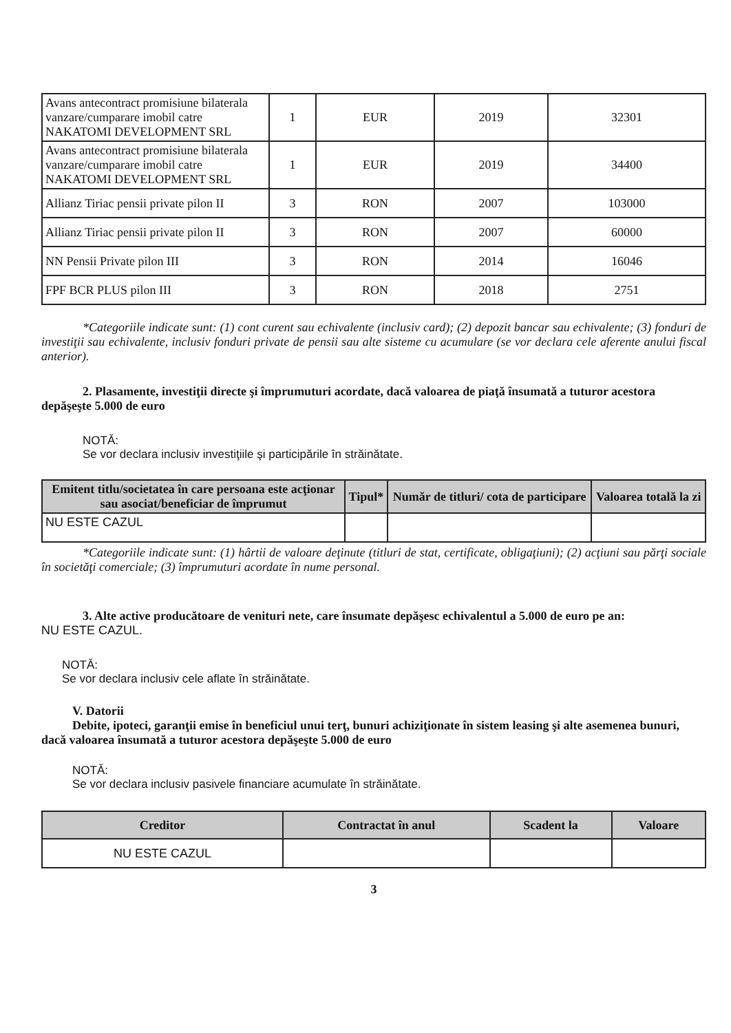| Avans antecontract promisiune bilaterala vanzare/cumparare imobil catre NAKATOMI DEVELOPMENT SRL | 1 | EUR | 2019 | 32301 |
| Avans antecontract promisiune bilaterala vanzare/cumparare imobil catre NAKATOMI DEVELOPMENT SRL | 1 | EUR | 2019 | 34400 |
| Allianz Tiriac pensii private pilon II | 3 | RON | 2007 | 103000 |
| Allianz Tiriac pensii private pilon II | 3 | RON | 2007 | 60000 |
| NN Pensii Private pilon III | 3 | RON | 2014 | 16046 |
| FPF BCR PLUS pilon III | 3 | RON | 2018 | 2751 |
*Categoriile indicate sunt: (1) cont curent sau echivalente (inclusiv card); (2) depozit bancar sau echivalente; (3) fonduri de investiţii sau echivalente, inclusiv fonduri private de pensii sau alte sisteme cu acumulare (se vor declara cele aferente anului fiscal anterior).
2. Plasamente, investiţii directe şi împrumuturi acordate, dacă valoarea de piaţă însumată a tuturor acestora depăşeşte 5.000 de euro
NOTĂ:
Se vor declara inclusiv investiţiile şi participările în străinătate.
| Emitent titlu/societatea în care persoana este acţionar sau asociat/beneficiar de împrumut | Tipul* | Număr de titluri/ cota de participare | Valoarea totală la zi |
| --- | --- | --- | --- |
| NU ESTE CAZUL | | | |
*Categoriile indicate sunt: (1) hârtii de valoare deţinute (titluri de stat, certificate, obligaţiuni); (2) acţiuni sau părţi sociale în societăţi comerciale; (3) împrumuturi acordate în nume personal.
3. Alte active producătoare de venituri nete, care însumate depăşesc echivalentul a 5.000 de euro pe an:
NU ESTE CAZUL.
NOTĂ:
Se vor declara inclusiv cele aflate în străinătate.
V. Datorii
Debite, ipoteci, garanţii emise în beneficiul unui terţ, bunuri achiziţionate în sistem leasing şi alte asemenea bunuri, dacă valoarea însumată a tuturor acestora depăşeşte 5.000 de euro
NOTĂ:
Se vor declara inclusiv pasivele financiare acumulate în străinătate.
| Creditor | Contractat în anul | Scadent la | Valoare |
| --- | --- | --- | --- |
| NU ESTE CAZUL | | | |
3